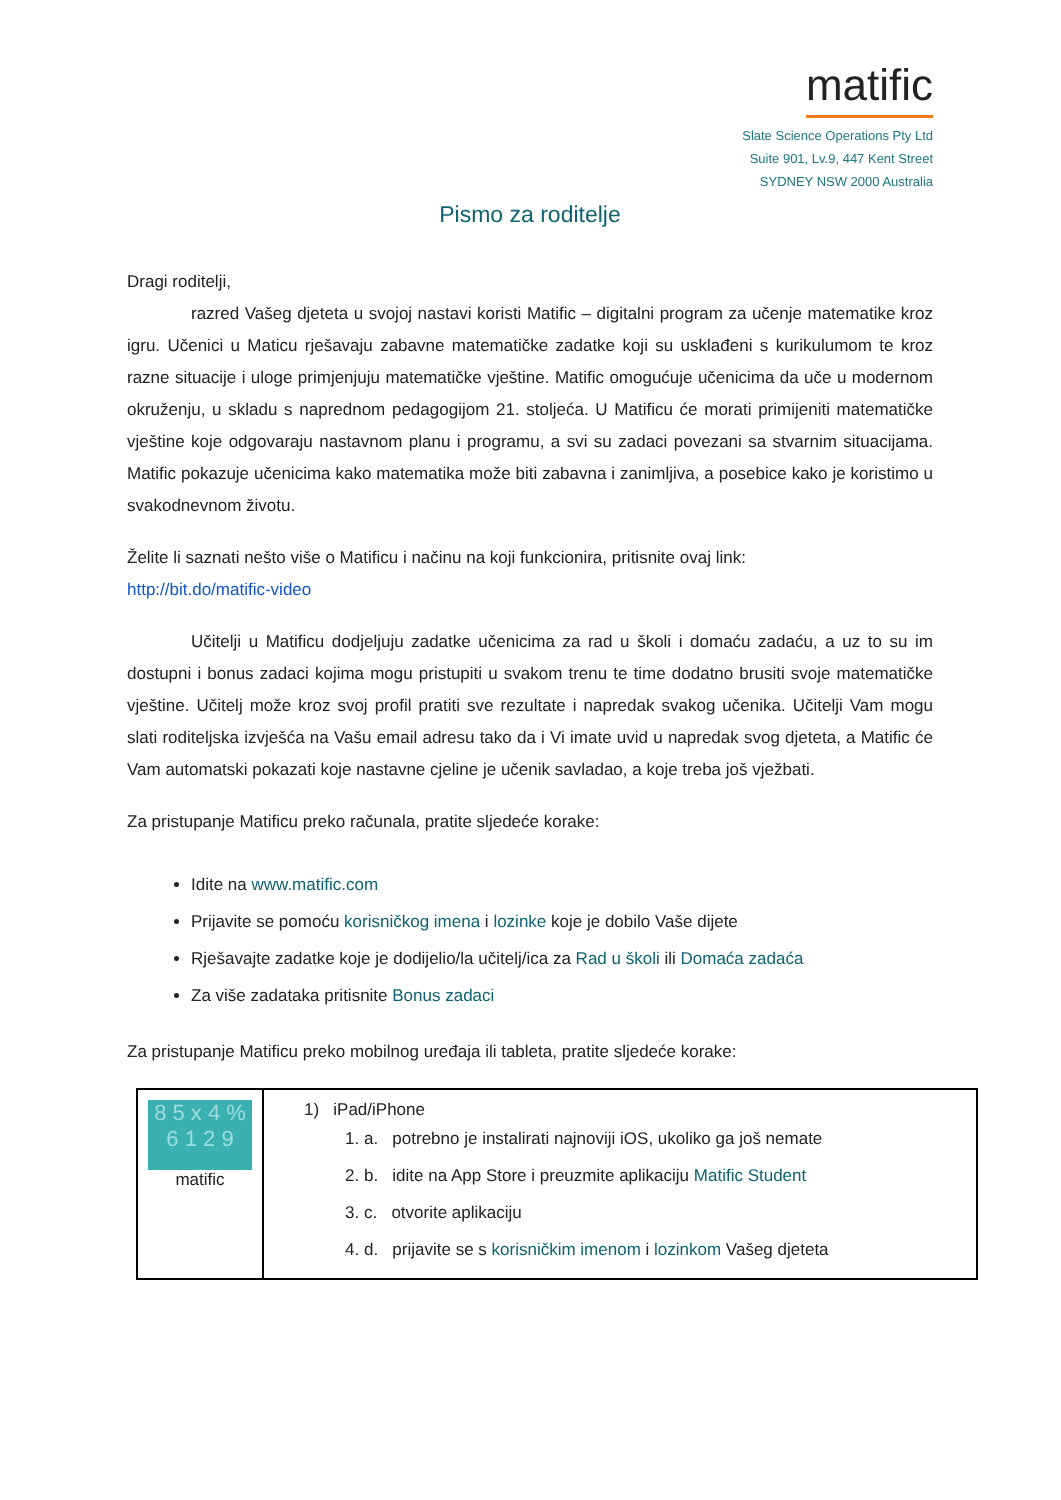matific
Slate Science Operations Pty Ltd
Suite 901, Lv.9, 447 Kent Street
SYDNEY NSW 2000 Australia
Pismo za roditelje
Dragi roditelji,
razred Vašeg djeteta u svojoj nastavi koristi Matific – digitalni program za učenje matematike kroz igru. Učenici u Maticu rješavaju zabavne matematičke zadatke koji su usklađeni s kurikulumom te kroz razne situacije i uloge primjenjuju matematičke vještine. Matific omogućuje učenicima da uče u modernom okruženju, u skladu s naprednom pedagogijom 21. stoljeća. U Matificu će morati primijeniti matematičke vještine koje odgovaraju nastavnom planu i programu, a svi su zadaci povezani sa stvarnim situacijama. Matific pokazuje učenicima kako matematika može biti zabavna i zanimljiva, a posebice kako je koristimo u svakodnevnom životu.
Želite li saznati nešto više o Matificu i načinu na koji funkcionira, pritisnite ovaj link:
http://bit.do/matific-video
Učitelji u Matificu dodjeljuju zadatke učenicima za rad u školi i domaću zadaću, a uz to su im dostupni i bonus zadaci kojima mogu pristupiti u svakom trenu te time dodatno brusiti svoje matematičke vještine. Učitelj može kroz svoj profil pratiti sve rezultate i napredak svakog učenika. Učitelji Vam mogu slati roditeljska izvješća na Vašu email adresu tako da i Vi imate uvid u napredak svog djeteta, a Matific će Vam automatski pokazati koje nastavne cjeline je učenik savladao, a koje treba još vježbati.
Za pristupanje Matificu preko računala, pratite sljedeće korake:
Idite na www.matific.com
Prijavite se pomoću korisničkog imena i lozinke koje je dobilo Vaše dijete
Rješavajte zadatke koje je dodijelio/la učitelj/ica za Rad u školi ili Domaća zadaća
Za više zadataka pritisnite Bonus zadaci
Za pristupanje Matificu preko mobilnog uređaja ili tableta, pratite sljedeće korake:
| 8 5 x 4 % 6 1 2 9 matific | 1) iPad/iPhone 1. a. potrebno je instalirati najnoviji iOS, ukoliko ga još nemate 2. b. idite na App Store i preuzmite aplikaciju Matific Student 3. c. otvorite aplikaciju 4. d. prijavite se s korisničkim imenom i lozinkom Vašeg djeteta |